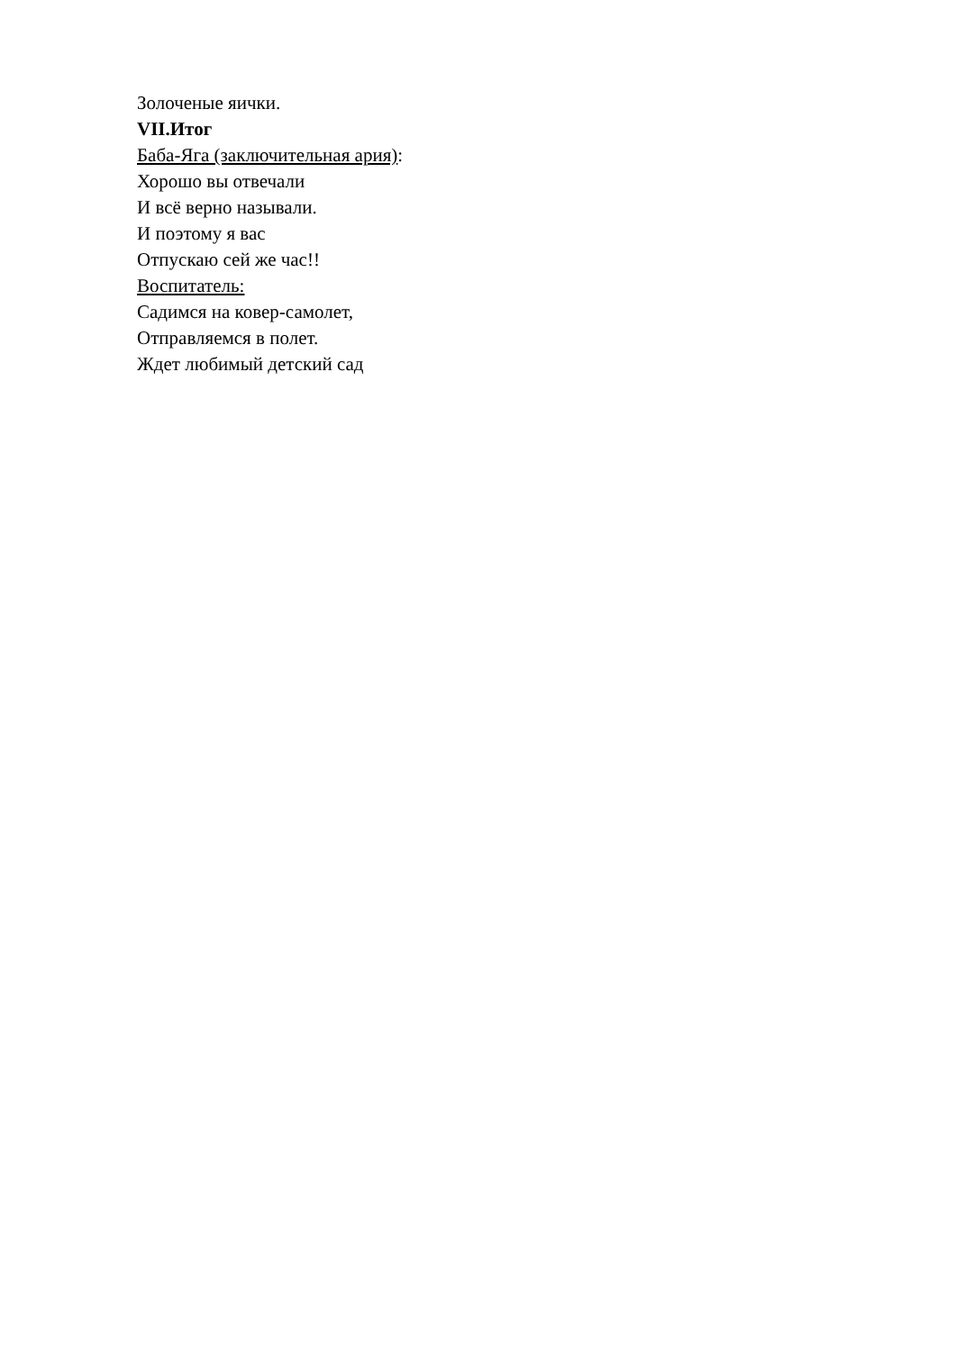Золоченые яички.
VII.Итог
Баба-Яга (заключительная ария):
Хорошо вы отвечали
И всё верно называли.
И поэтому я вас
Отпускаю сей же час!!
Воспитатель:
Садимся на ковер-самолет,
Отправляемся в полет.
Ждет любимый детский сад